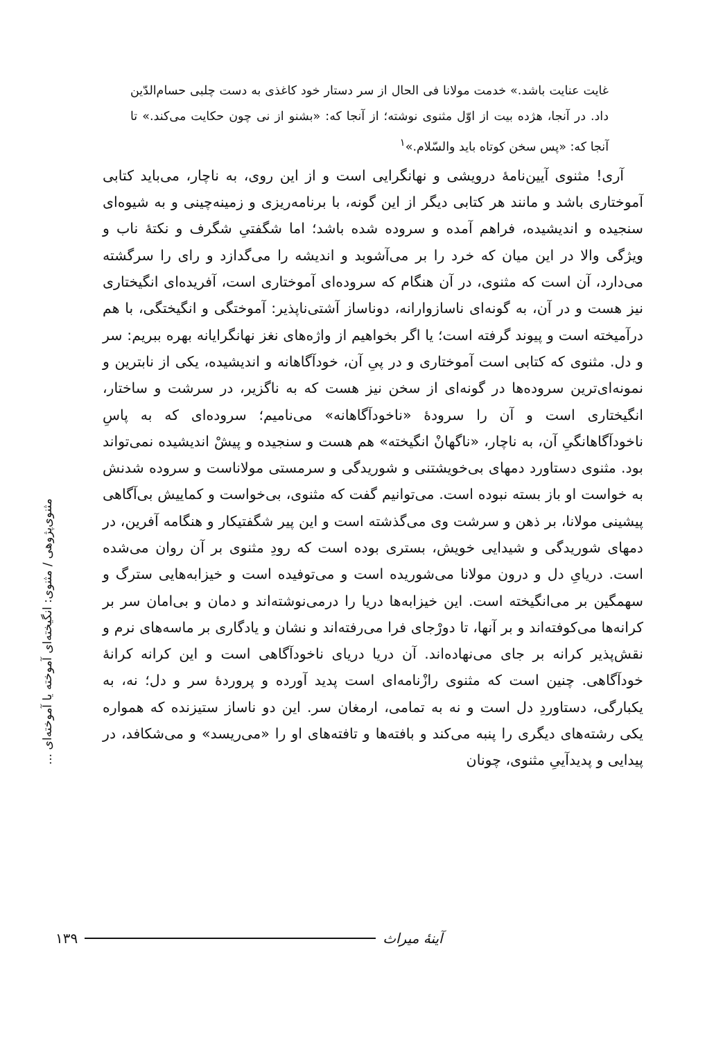مثنوی‌پژوهی / مثنوی: انگیخته‌ای آموخته یا آموخته‌ای ...
غایت عنایت باشد.» خدمت مولانا فی الحال از سر دستار خود کاغذی به دست چلبی حسام‌الدّین داد. در آنجا، هژده بیت از اوّل مثنوی نوشته؛ از آنجا که: «بشنو از نی چون حکایت می‌کند.» تا آنجا که: «پس سخن کوتاه باید والسّلام.»<sup>۱</sup>
آری! مثنوی آیین‌نامهٔ درویشی و نهانگرایی است و از این روی، به ناچار، می‌باید کتابی آموختاری باشد و مانند هر کتابی دیگر از این گونه، با برنامه‌ریزی و زمینه‌چینی و به شیوه‌ای سنجیده و اندیشیده، فراهم آمده و سروده شده باشد؛ اما شگفتیِ شگرف و نکتهٔ ناب و ویژگی والا در این میان که خرد را بر می‌آشوبد و اندیشه را می‌گدازد و رای را سرگشته می‌دارد، آن است که مثنوی، در آن هنگام که سروده‌ای آموختاری است، آفریده‌ای انگیختاری نیز هست و در آن، به گونه‌ای ناسازوارانه، دوناساز آشتی‌ناپذیر: آموختگی و انگیختگی، با هم درآمیخته است و پیوند گرفته است؛ یا اگر بخواهیم از واژه‌های نغز نهانگرایانه بهره ببریم: سر و دل. مثنوی که کتابی است آموختاری و در پیِ آن، خودآگاهانه و اندیشیده، یکی از نابترین و نمونه‌ای‌ترین سروده‌ها در گونه‌ای از سخن نیز هست که به ناگزیر، در سرشت و ساختار، انگیختاری است و آن را سرودهٔ «ناخودآگاهانه» می‌نامیم؛ سروده‌ای که به پاسِ ناخودآگاهانگیِ آن، به ناچار، «ناگهانْ انگیخته» هم هست و سنجیده و پیشْ اندیشیده نمی‌تواند بود. مثنوی دستاورد دمهای بی‌خویشتنی و شوریدگی و سرمستی مولاناست و سروده شدنش به خواست او باز بسته نبوده است. می‌توانیم گفت که مثنوی، بی‌خواست و کماییش بی‌آگاهی پیشینی مولانا، بر ذهن و سرشت وی می‌گذشته است و این پیر شگفتیکار و هنگامه آفرین، در دمهای شوریدگی و شیدایی خویش، بستری بوده است که رودِ مثنوی بر آن روان می‌شده است. دریایِ دل و درون مولانا می‌شوریده است و می‌توفیده است و خیزابه‌هایی سترگ و سهمگین بر می‌انگیخته است. این خیزابه‌ها دریا را درمی‌نوشته‌اند و دمان و بی‌امان سر بر کرانه‌ها می‌کوفته‌اند و بر آنها، تا دورْجای فرا می‌رفته‌اند و نشان و یادگاری بر ماسه‌های نرم و نقش‌پذیر کرانه بر جای می‌نهاده‌اند. آن دریا دریای ناخودآگاهی است و این کرانه کرانهٔ خودآگاهی. چنین است که مثنوی رازْنامه‌ای است پدید آورده و پروردهٔ سر و دل؛ نه، به یکبارگی، دستاوردِ دل است و نه به تمامی، ارمغان سر. این دو ناساز ستیزنده که همواره یکی رشته‌های دیگری را پنبه می‌کند و بافته‌ها و تافته‌های او را «می‌ریسد» و می‌شکافد، در پیدایی و پدیدآییِ مثنوی، چونان
۱۳۹ آینهٔ میراث